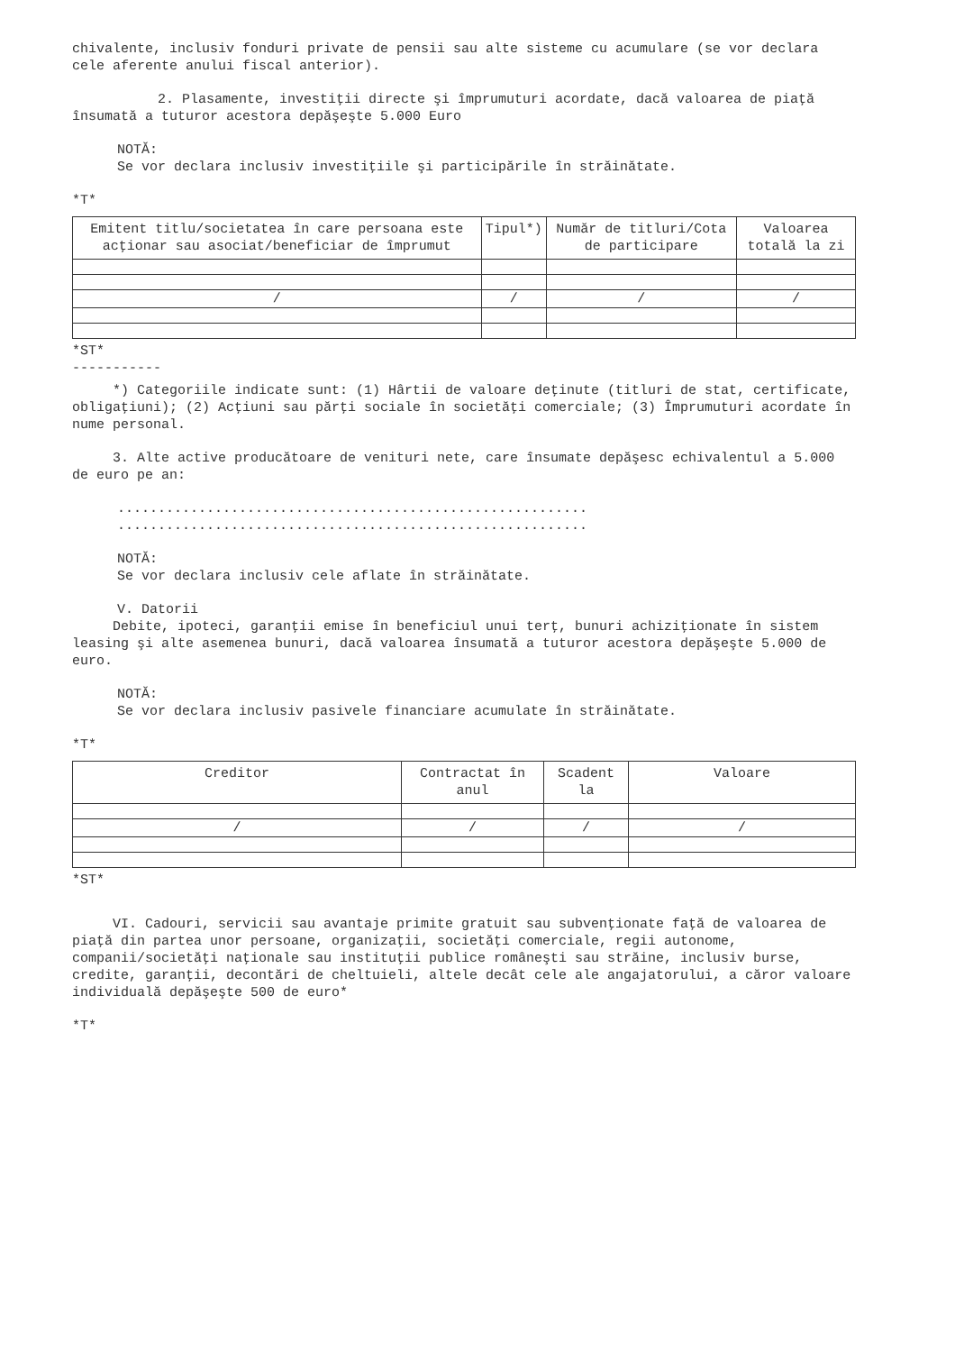chivalente, inclusiv fonduri private de pensii sau alte sisteme cu acumulare (se vor declara cele aferente anului fiscal anterior).
2. Plasamente, investiţii directe şi împrumuturi acordate, dacă valoarea de piaţă însumată a tuturor acestora depăşeşte 5.000 Euro
NOTĂ:
Se vor declara inclusiv investiţiile şi participările în străinătate.
*T*
| Emitent titlu/societatea în care persoana este acţionar sau asociat/beneficiar de împrumut | Tipul*) | Număr de titluri/Cota de participare | Valoarea totală la zi |
| --- | --- | --- | --- |
| / | / | / | / |
*ST*
-----------
*) Categoriile indicate sunt: (1) Hârtii de valoare deţinute (titluri de stat, certificate, obligaţiuni); (2) Acţiuni sau părţi sociale în societăţi comerciale; (3) Împrumuturi acordate în nume personal.
3. Alte active producătoare de venituri nete, care însumate depăşesc echivalentul a 5.000 de euro pe an:
..........................................................
..........................................................
NOTĂ:
Se vor declara inclusiv cele aflate în străinătate.
V. Datorii
Debite, ipoteci, garanţii emise în beneficiul unui terţ, bunuri achiziţionate în sistem leasing şi alte asemenea bunuri, dacă valoarea însumată a tuturor acestora depăşeşte 5.000 de euro.
NOTĂ:
Se vor declara inclusiv pasivele financiare acumulate în străinătate.
*T*
| Creditor | Contractat în anul | Scadent la | Valoare |
| --- | --- | --- | --- |
| / | / | / | / |
*ST*
VI. Cadouri, servicii sau avantaje primite gratuit sau subvenţionate faţă de valoarea de piaţă din partea unor persoane, organizaţii, societăţi comerciale, regii autonome, companii/societăţi naţionale sau instituţii publice româneşti sau străine, inclusiv burse, credite, garanţii, decontări de cheltuieli, altele decât cele ale angajatorului, a căror valoare individuală depăşeşte 500 de euro*
*T*